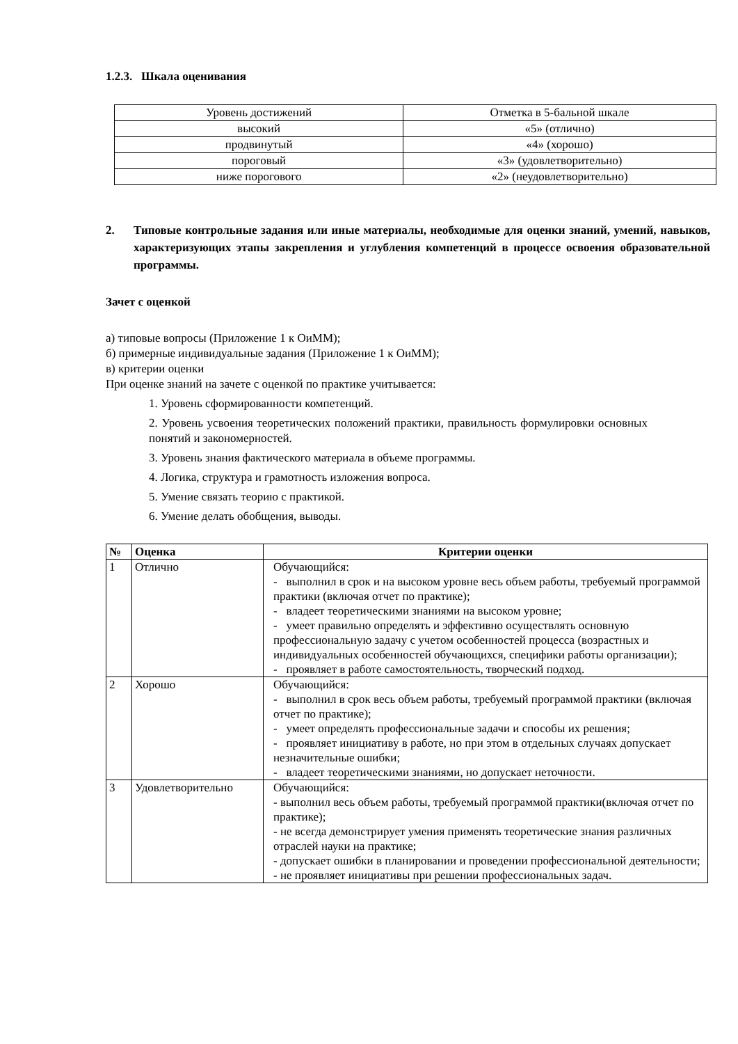1.2.3. Шкала оценивания
| Уровень достижений | Отметка в 5-бальной шкале |
| --- | --- |
| высокий | «5» (отлично) |
| продвинутый | «4» (хорошо) |
| пороговый | «3» (удовлетворительно) |
| ниже порогового | «2» (неудовлетворительно) |
2. Типовые контрольные задания или иные материалы, необходимые для оценки знаний, умений, навыков, характеризующих этапы закрепления и углубления компетенций в процессе освоения образовательной программы.
Зачет с оценкой
а) типовые вопросы (Приложение 1 к ОиММ);
б) примерные индивидуальные задания (Приложение 1 к ОиММ);
в) критерии оценки
При оценке знаний на зачете с оценкой по практике учитывается:
1. Уровень сформированности компетенций.
2. Уровень усвоения теоретических положений практики, правильность формулировки основных понятий и закономерностей.
3. Уровень знания фактического материала в объеме программы.
4. Логика, структура и грамотность изложения вопроса.
5. Умение связать теорию с практикой.
6. Умение делать обобщения, выводы.
| № | Оценка | Критерии оценки |
| --- | --- | --- |
| 1 | Отлично | Обучающийся: - выполнил в срок и на высоком уровне весь объем работы, требуемый программой практики (включая отчет по практике); - владеет теоретическими знаниями на высоком уровне; - умеет правильно определять и эффективно осуществлять основную профессиональную задачу с учетом особенностей процесса (возрастных и индивидуальных особенностей обучающихся, специфики работы организации); - проявляет в работе самостоятельность, творческий подход. |
| 2 | Хорошо | Обучающийся: - выполнил в срок весь объем работы, требуемый программой практики (включая отчет по практике); - умеет определять профессиональные задачи и способы их решения; - проявляет инициативу в работе, но при этом в отдельных случаях допускает незначительные ошибки; - владеет теоретическими знаниями, но допускает неточности. |
| 3 | Удовлетворительно | Обучающийся: - выполнил весь объем работы, требуемый программой практики(включая отчет по практике); - не всегда демонстрирует умения применять теоретические знания различных отраслей науки на практике; - допускает ошибки в планировании и проведении профессиональной деятельности; - не проявляет инициативы при решении профессиональных задач. |